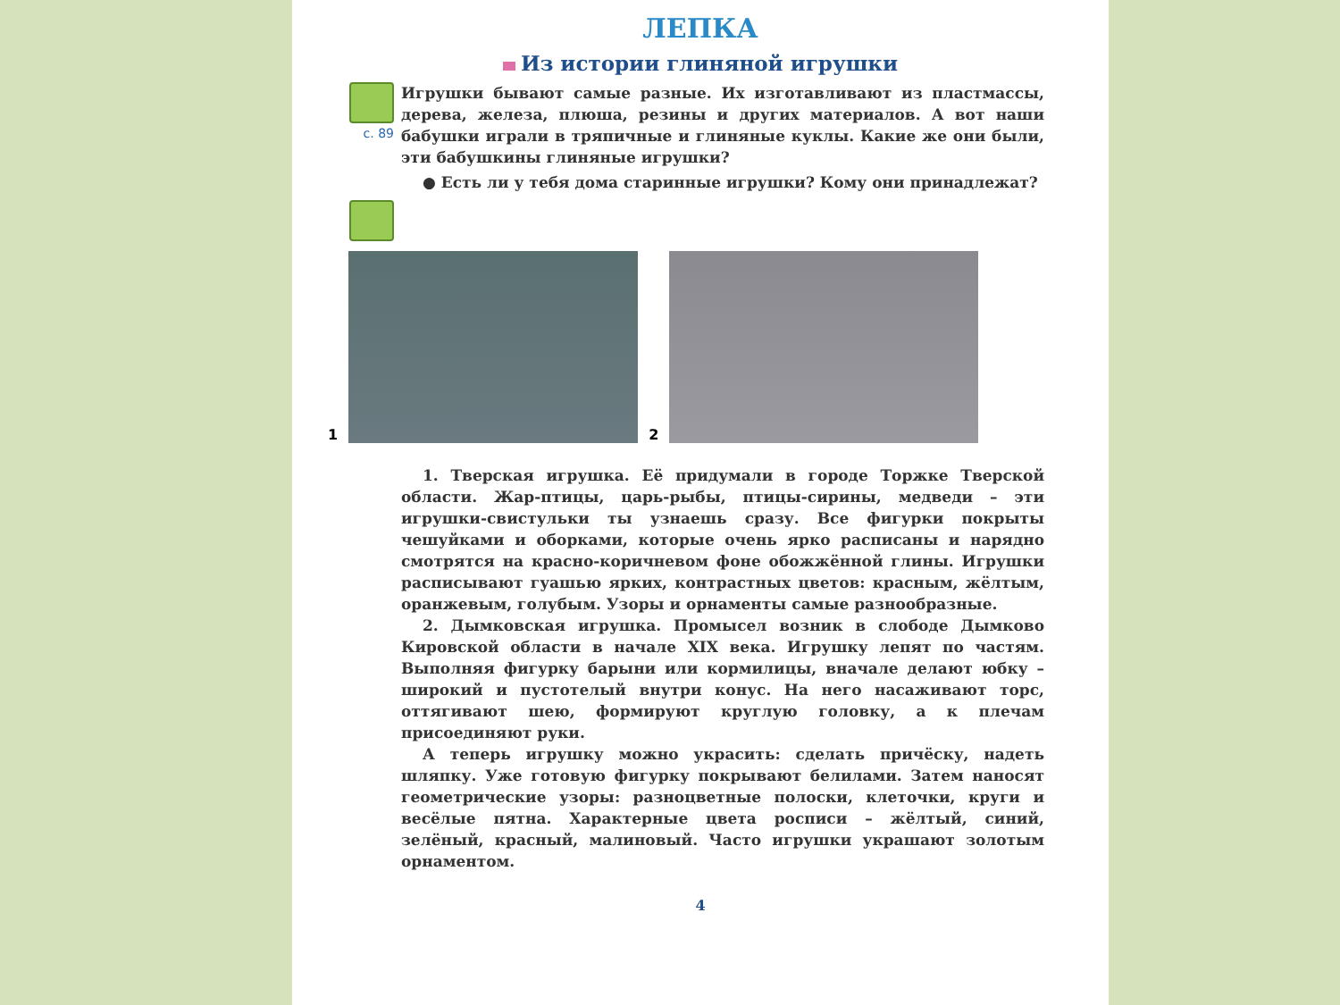ЛЕПКА
Из истории глиняной игрушки
с. 89
Игрушки бывают самые разные. Их изготавливают из пластмассы, дерева, железа, плюша, резины и других материалов. А вот наши бабушки играли в тряпичные и глиняные куклы. Какие же они были, эти бабушкины глиняные игрушки?
● Есть ли у тебя дома старинные игрушки? Кому они принадлежат?
1
2
1. Тверская игрушка. Её придумали в городе Торжке Тверской области. Жар-птицы, царь-рыбы, птицы-сирины, медведи – эти игрушки-свистульки ты узнаешь сразу. Все фигурки покрыты чешуйками и оборками, которые очень ярко расписаны и нарядно смотрятся на красно-коричневом фоне обожжённой глины. Игрушки расписывают гуашью ярких, контрастных цветов: красным, жёлтым, оранжевым, голубым. Узоры и орнаменты самые разнообразные.
2. Дымковская игрушка. Промысел возник в слободе Дымково Кировской области в начале XIX века. Игрушку лепят по частям. Выполняя фигурку барыни или кормилицы, вначале делают юбку – широкий и пустотелый внутри конус. На него насаживают торс, оттягивают шею, формируют круглую головку, а к плечам присоединяют руки.
А теперь игрушку можно украсить: сделать причёску, надеть шляпку. Уже готовую фигурку покрывают белилами. Затем наносят геометрические узоры: разноцветные полоски, клеточки, круги и весёлые пятна. Характерные цвета росписи – жёлтый, синий, зелёный, красный, малиновый. Часто игрушки украшают золотым орнаментом.
4